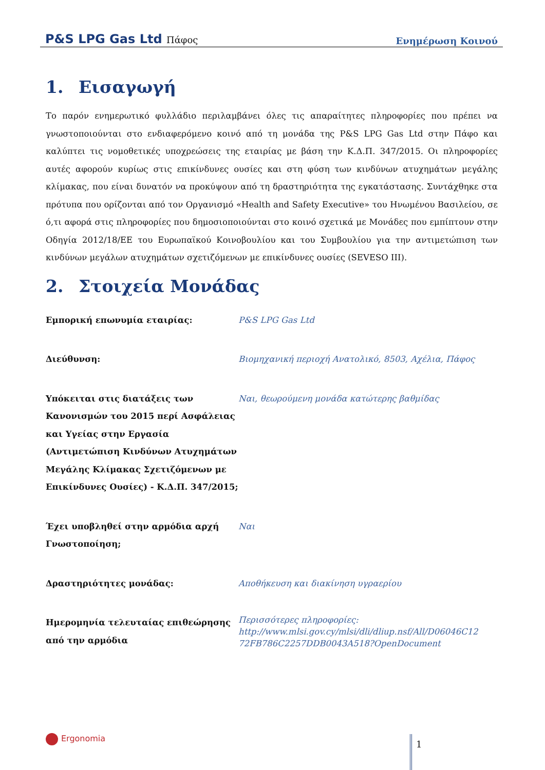P&S LPG Gas Ltd Πάφος
Ενημέρωση Κοινού
1. Εισαγωγή
Το παρόν ενημερωτικό φυλλάδιο περιλαμβάνει όλες τις απαραίτητες πληροφορίες που πρέπει να γνωστοποιούνται στο ενδιαφερόμενο κοινό από τη μονάδα της P&S LPG Gas Ltd στην Πάφο και καλύπτει τις νομοθετικές υποχρεώσεις της εταιρίας με βάση την Κ.Δ.Π. 347/2015. Οι πληροφορίες αυτές αφορούν κυρίως στις επικίνδυνες ουσίες και στη φύση των κινδύνων ατυχημάτων μεγάλης κλίμακας, που είναι δυνατόν να προκύψουν από τη δραστηριότητα της εγκατάστασης. Συντάχθηκε στα πρότυπα που ορίζονται από τον Οργανισμό «Health and Safety Executive» του Ηνωμένου Βασιλείου, σε ό,τι αφορά στις πληροφορίες που δημοσιοποιούνται στο κοινό σχετικά με Μονάδες που εμπίπτουν στην Οδηγία 2012/18/ΕΕ του Ευρωπαϊκού Κοινοβουλίου και του Συμβουλίου για την αντιμετώπιση των κινδύνων μεγάλων ατυχημάτων σχετιζόμενων με επικίνδυνες ουσίες (SEVESO III).
2. Στοιχεία Μονάδας
| Εμπορική επωνυμία εταιρίας: | P&S LPG Gas Ltd |
| Διεύθυνση: | Βιομηχανική περιοχή Ανατολικό, 8503, Αχέλια, Πάφος |
| Υπόκειται στις διατάξεις των Κανονισμών του 2015 περί Ασφάλειας και Υγείας στην Εργασία (Αντιμετώπιση Κινδύνων Ατυχημάτων Μεγάλης Κλίμακας Σχετιζόμενων με Επικίνδυνες Ουσίες) - Κ.Δ.Π. 347/2015; | Ναι, θεωρούμενη μονάδα κατώτερης βαθμίδας |
| Έχει υποβληθεί στην αρμόδια αρχή Γνωστοποίηση; | Ναι |
| Δραστηριότητες μονάδας: | Αποθήκευση και διακίνηση υγραερίου |
| Ημερομηνία τελευταίας επιθεώρησης από την αρμόδια | Περισσότερες πληροφορίες: http://www.mlsi.gov.cy/mlsi/dli/dliup.nsf/All/D06046C12 72FB786C2257DDB0043A518?OpenDocument |
Ergonomia 1